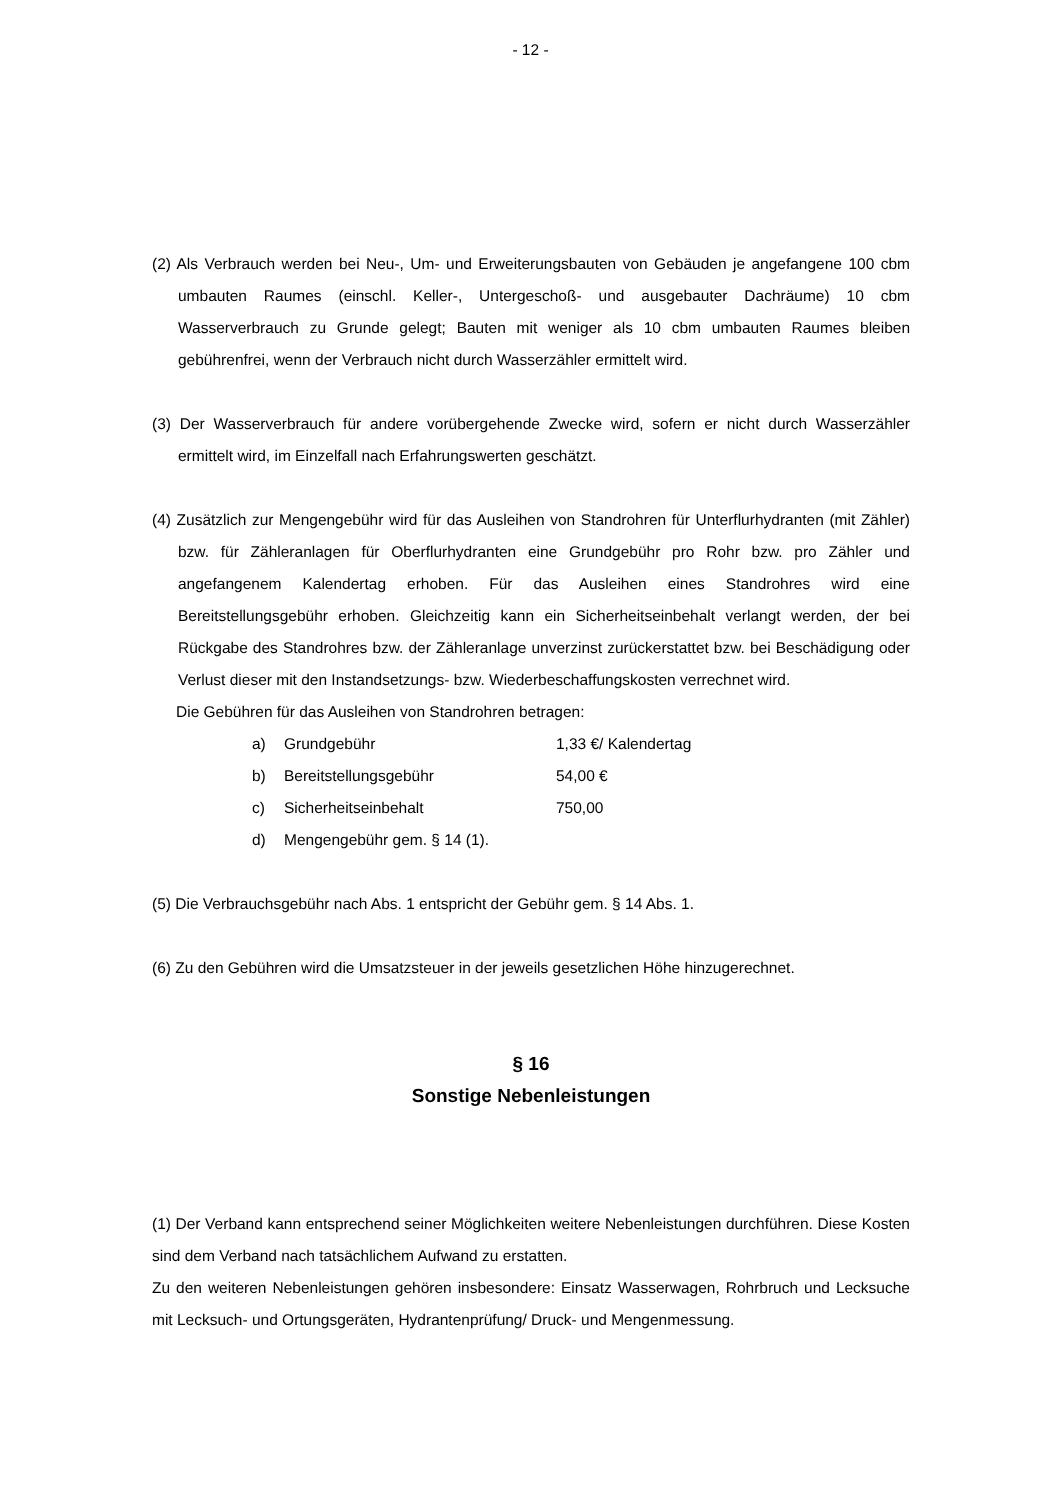- 12 -
(2) Als Verbrauch werden bei Neu-, Um- und Erweiterungsbauten von Gebäuden je angefangene 100 cbm umbauten Raumes (einschl. Keller-, Untergeschoß- und ausgebauter Dachräume) 10 cbm Wasserverbrauch zu Grunde gelegt; Bauten mit weniger als 10 cbm umbauten Raumes bleiben gebührenfrei, wenn der Verbrauch nicht durch Wasserzähler ermittelt wird.
(3) Der Wasserverbrauch für andere vorübergehende Zwecke wird, sofern er nicht durch Wasserzähler ermittelt wird, im Einzelfall nach Erfahrungswerten geschätzt.
(4) Zusätzlich zur Mengengebühr wird für das Ausleihen von Standrohren für Unterflurhydranten (mit Zähler) bzw. für Zähleranlagen für Oberflurhydranten eine Grundgebühr pro Rohr bzw. pro Zähler und angefangenem Kalendertag erhoben. Für das Ausleihen eines Standrohres wird eine Bereitstellungsgebühr erhoben. Gleichzeitig kann ein Sicherheitseinbehalt verlangt werden, der bei Rückgabe des Standrohres bzw. der Zähleranlage unverzinst zurückerstattet bzw. bei Beschädigung oder Verlust dieser mit den Instandsetzungs- bzw. Wiederbeschaffungskosten verrechnet wird.
Die Gebühren für das Ausleihen von Standrohren betragen:
| a) | Grundgebühr | 1,33 €/ Kalendertag |
| b) | Bereitstellungsgebühr | 54,00 € |
| c) | Sicherheitseinbehalt | 750,00 |
| d) | Mengengebühr gem. § 14 (1). | |
(5) Die Verbrauchsgebühr nach Abs. 1 entspricht der Gebühr gem. § 14 Abs. 1.
(6) Zu den Gebühren wird die Umsatzsteuer in der jeweils gesetzlichen Höhe hinzugerechnet.
§ 16
Sonstige Nebenleistungen
(1) Der Verband kann entsprechend seiner Möglichkeiten weitere Nebenleistungen durchführen. Diese Kosten sind dem Verband nach tatsächlichem Aufwand zu erstatten.
Zu den weiteren Nebenleistungen gehören insbesondere: Einsatz Wasserwagen, Rohrbruch und Lecksuche mit Lecksuch- und Ortungsgeräten, Hydrantenprüfung/ Druck- und Mengenmessung.